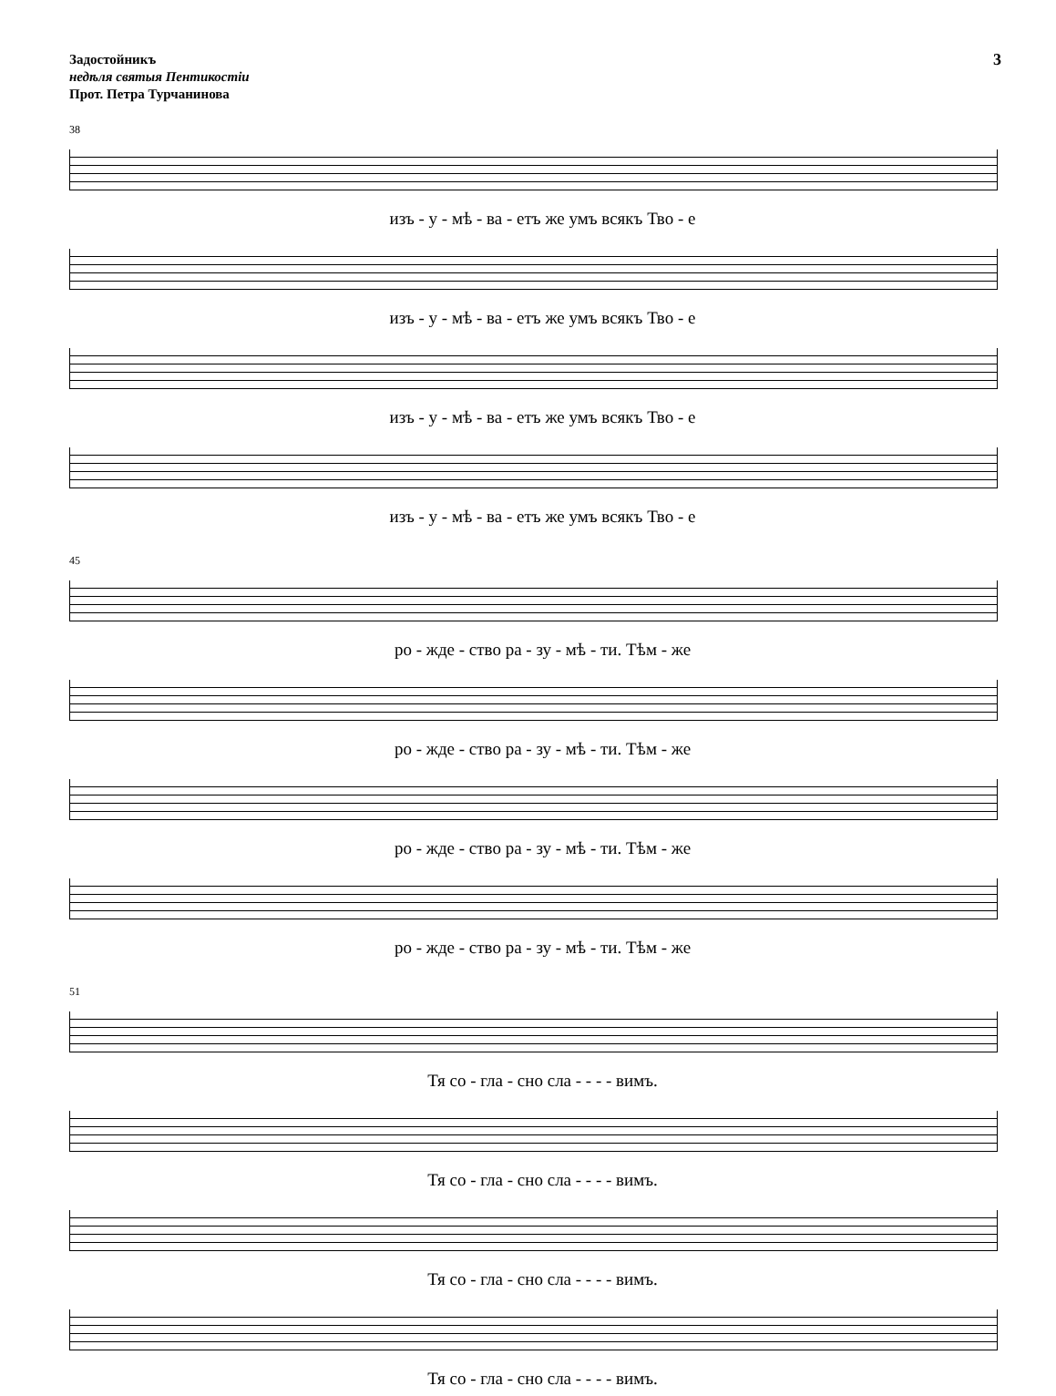Задостойникъ
недѣля святыя Пентикостіи
Прот. Петра Турчанинова
3
38
изъ - у - мѣ - ва - етъ же умъ всякъ Тво - е
изъ - у - мѣ - ва - етъ же умъ всякъ Тво - е
изъ - у - мѣ - ва - етъ же умъ всякъ Тво - е
изъ - у - мѣ - ва - етъ же умъ всякъ Тво - е
45
ро - жде - ство ра - зу - мѣ - ти. Тѣм - же
ро - жде - ство ра - зу - мѣ - ти. Тѣм - же
ро - жде - ство ра - зу - мѣ - ти. Тѣм - же
ро - жде - ство ра - зу - мѣ - ти. Тѣм - же
51
Тя со - гла - сно сла - - - - вимъ.
Тя со - гла - сно сла - - - - вимъ.
Тя со - гла - сно сла - - - - вимъ.
Тя со - гла - сно сла - - - - вимъ.